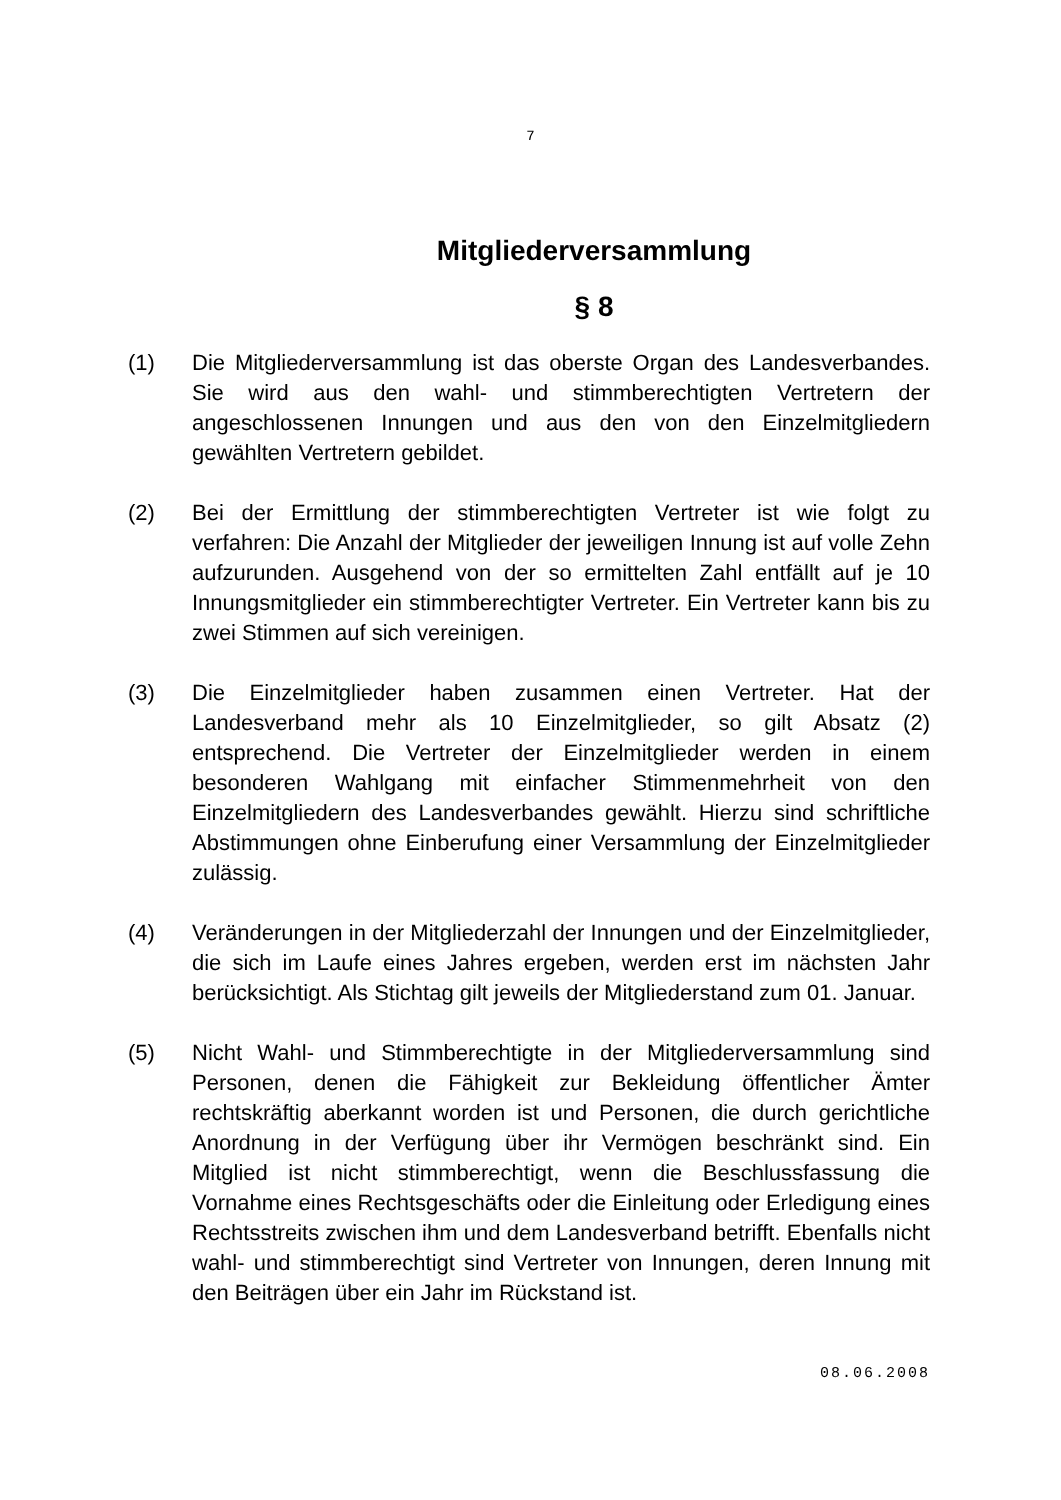7
Mitgliederversammlung
§ 8
(1) Die Mitgliederversammlung ist das oberste Organ des Landesverbandes. Sie wird aus den wahl- und stimmberechtigten Vertretern der angeschlossenen Innungen und aus den von den Einzelmitgliedern gewählten Vertretern gebildet.
(2) Bei der Ermittlung der stimmberechtigten Vertreter ist wie folgt zu verfahren: Die Anzahl der Mitglieder der jeweiligen Innung ist auf volle Zehn aufzurunden. Ausgehend von der so ermittelten Zahl entfällt auf je 10 Innungsmitglieder ein stimmberechtigter Vertreter. Ein Vertreter kann bis zu zwei Stimmen auf sich vereinigen.
(3) Die Einzelmitglieder haben zusammen einen Vertreter. Hat der Landesverband mehr als 10 Einzelmitglieder, so gilt Absatz (2) entsprechend. Die Vertreter der Einzelmitglieder werden in einem besonderen Wahlgang mit einfacher Stimmenmehrheit von den Einzelmitgliedern des Landesverbandes gewählt. Hierzu sind schriftliche Abstimmungen ohne Einberufung einer Versammlung der Einzelmitglieder zulässig.
(4) Veränderungen in der Mitgliederzahl der Innungen und der Einzelmitglieder, die sich im Laufe eines Jahres ergeben, werden erst im nächsten Jahr berücksichtigt. Als Stichtag gilt jeweils der Mitgliederstand zum 01. Januar.
(5) Nicht Wahl- und Stimmberechtigte in der Mitgliederversammlung sind Personen, denen die Fähigkeit zur Bekleidung öffentlicher Ämter rechtskräftig aberkannt worden ist und Personen, die durch gerichtliche Anordnung in der Verfügung über ihr Vermögen beschränkt sind. Ein Mitglied ist nicht stimmberechtigt, wenn die Beschlussfassung die Vornahme eines Rechtsgeschäfts oder die Einleitung oder Erledigung eines Rechtsstreits zwischen ihm und dem Landesverband betrifft. Ebenfalls nicht wahl- und stimmberechtigt sind Vertreter von Innungen, deren Innung mit den Beiträgen über ein Jahr im Rückstand ist.
08.06.2008